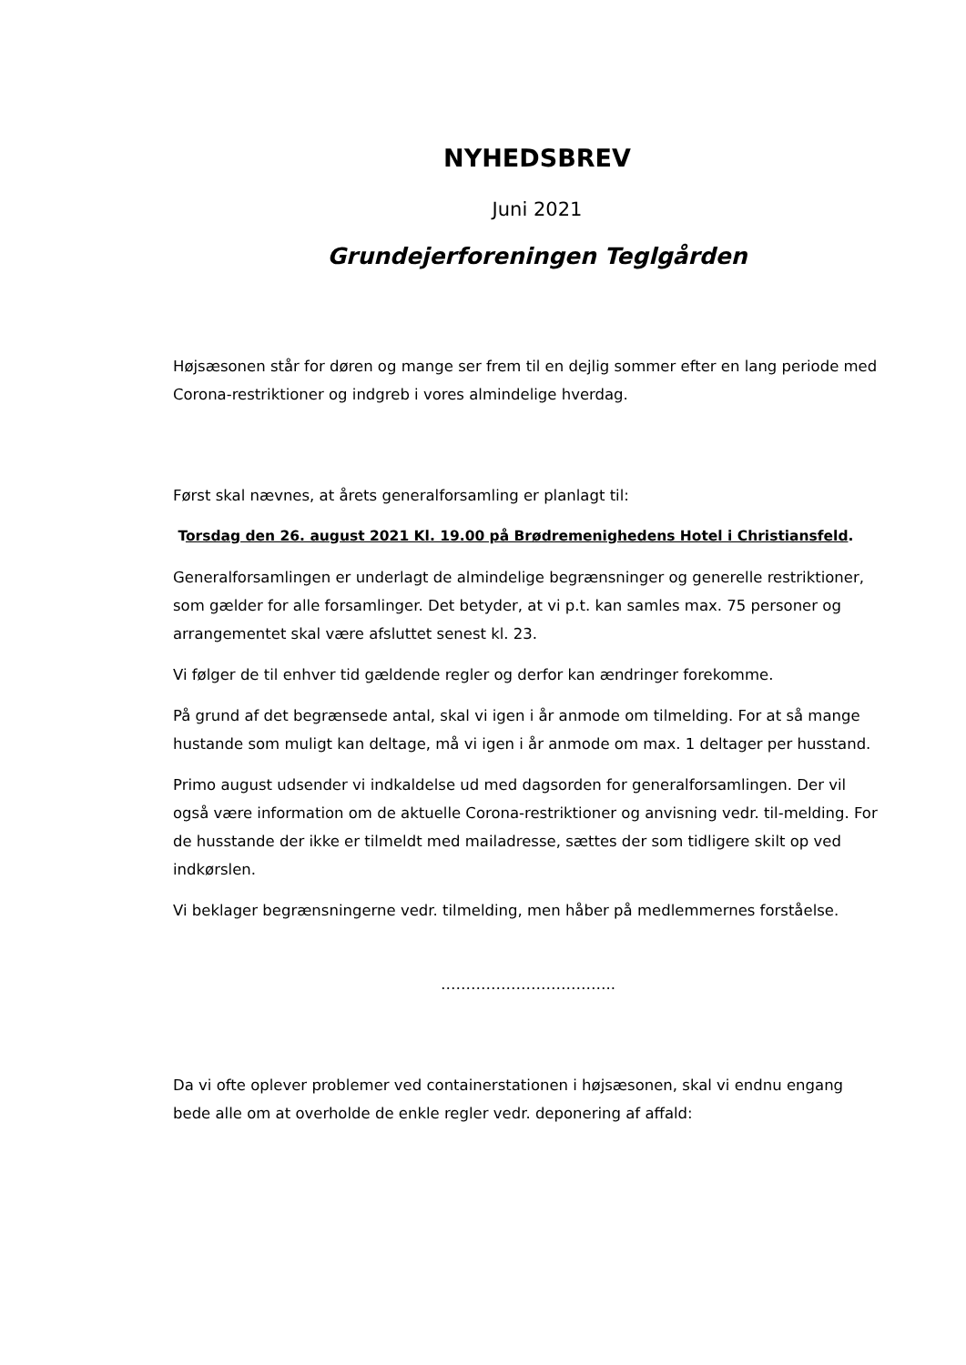NYHEDSBREV
Juni 2021
Grundejerforeningen Teglgården
Højsæsonen står for døren og mange ser frem til en dejlig sommer efter en lang periode med Corona-restriktioner og indgreb i vores almindelige hverdag.
Først skal nævnes, at årets generalforsamling er planlagt til:
Torsdag den 26. august 2021 Kl. 19.00 på Brødremenighedens Hotel i Christiansfeld.
Generalforsamlingen er underlagt de almindelige begrænsninger og generelle restriktioner, som gælder for alle forsamlinger. Det betyder, at vi p.t. kan samles max. 75 personer og arrangementet skal være afsluttet senest kl. 23.
Vi følger de til enhver tid gældende regler og derfor kan ændringer forekomme.
På grund af det begrænsede antal, skal vi igen i år anmode om tilmelding. For at så mange hustande som muligt kan deltage, må vi igen i år anmode om max. 1 deltager per husstand.
Primo august udsender vi indkaldelse ud med dagsorden for generalforsamlingen. Der vil også være information om de aktuelle Corona-restriktioner og anvisning vedr. til-melding. For de husstande der ikke er tilmeldt med mailadresse, sættes der som tidligere skilt op ved indkørslen.
Vi beklager begrænsningerne vedr. tilmelding, men håber på medlemmernes forståelse.
……………………………..
Da vi ofte oplever problemer ved containerstationen i højsæsonen, skal vi endnu engang bede alle om at overholde de enkle regler vedr. deponering af affald: